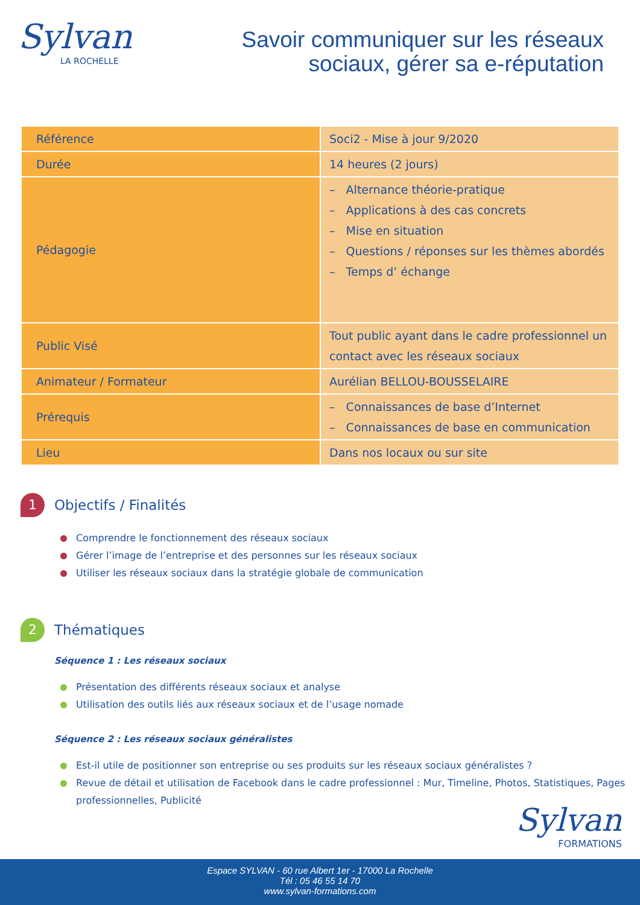Sylvan
LA ROCHELLE
Savoir communiquer sur les réseaux
sociaux, gérer sa e-réputation
| Référence | Soci2 - Mise à jour 9/2020 |
| Durée | 14 heures (2 jours) |
| Pédagogie | – Alternance théorie-pratique – Applications à des cas concrets – Mise en situation – Questions / réponses sur les thèmes abordés – Temps d’ échange |
| Public Visé | Tout public ayant dans le cadre professionnel un contact avec les réseaux sociaux |
| Animateur / Formateur | Aurélian BELLOU-BOUSSELAIRE |
| Prérequis | – Connaissances de base d’Internet – Connaissances de base en communication |
| Lieu | Dans nos locaux ou sur site |
1
Objectifs / Finalités
Comprendre le fonctionnement des réseaux sociaux
Gérer l’image de l’entreprise et des personnes sur les réseaux sociaux
Utiliser les réseaux sociaux dans la stratégie globale de communication
2
Thématiques
Séquence 1 : Les réseaux sociaux
Présentation des différents réseaux sociaux et analyse
Utilisation des outils liés aux réseaux sociaux et de l’usage nomade
Séquence 2 : Les réseaux sociaux généralistes
Est-il utile de positionner son entreprise ou ses produits sur les réseaux sociaux généralistes ?
Revue de détail et utilisation de Facebook dans le cadre professionnel : Mur, Timeline, Photos, Statistiques, Pages professionnelles, Publicité
Sylvan
FORMATIONS
Espace SYLVAN - 60 rue Albert 1er - 17000 La Rochelle
Tél : 05 46 55 14 70
www.sylvan-formations.com